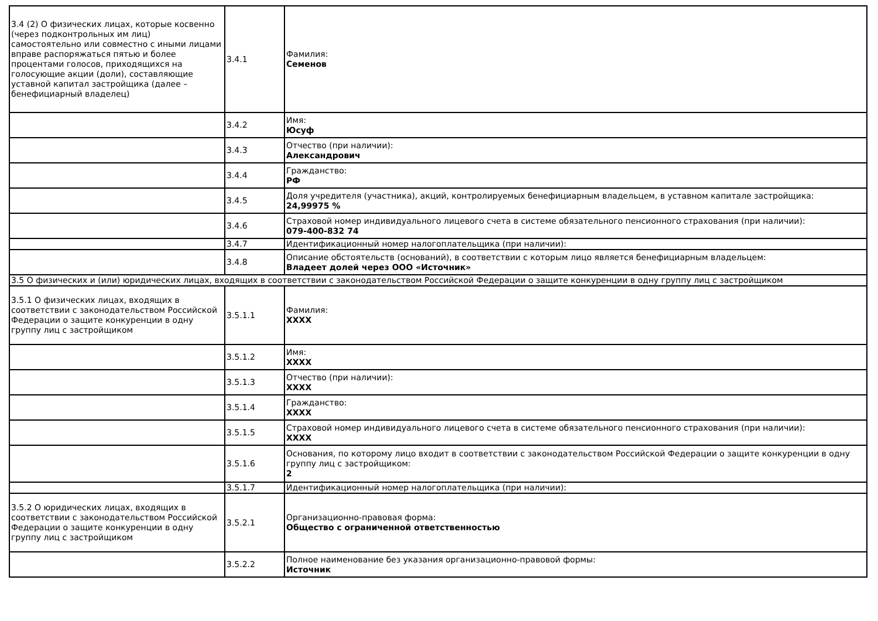| 3.4 (2) О физических лицах, которые косвенно (через подконтрольных им лиц) самостоятельно или совместно с иными лицами вправе распоряжаться пятью и более процентами голосов, приходящихся на голосующие акции (доли), составляющие уставной капитал застройщика (далее – бенефициарный владелец) | 3.4.1 | Фамилия: Семенов |
| | 3.4.2 | Имя: Юсуф |
| | 3.4.3 | Отчество (при наличии): Александрович |
| | 3.4.4 | Гражданство: РФ |
| | 3.4.5 | Доля учредителя (участника), акций, контролируемых бенефициарным владельцем, в уставном капитале застройщика: 24,99975 % |
| | 3.4.6 | Страховой номер индивидуального лицевого счета в системе обязательного пенсионного страхования (при наличии): 079-400-832 74 |
| | 3.4.7 | Идентификационный номер налогоплательщика (при наличии): |
| | 3.4.8 | Описание обстоятельств (оснований), в соответствии с которым лицо является бенефициарным владельцем: Владеет долей через ООО «Источник» |
| 3.5 О физических и (или) юридических лицах, входящих в соответствии с законодательством Российской Федерации о защите конкуренции в одну группу лиц с застройщиком | | |
| 3.5.1 О физических лицах, входящих в соответствии с законодательством Российской Федерации о защите конкуренции в одну группу лиц с застройщиком | 3.5.1.1 | Фамилия: XXXX |
| | 3.5.1.2 | Имя: XXXX |
| | 3.5.1.3 | Отчество (при наличии): XXXX |
| | 3.5.1.4 | Гражданство: XXXX |
| | 3.5.1.5 | Страховой номер индивидуального лицевого счета в системе обязательного пенсионного страхования (при наличии): XXXX |
| | 3.5.1.6 | Основания, по которому лицо входит в соответствии с законодательством Российской Федерации о защите конкуренции в одну группу лиц с застройщиком: 2 |
| | 3.5.1.7 | Идентификационный номер налогоплательщика (при наличии): |
| 3.5.2 О юридических лицах, входящих в соответствии с законодательством Российской Федерации о защите конкуренции в одну группу лиц с застройщиком | 3.5.2.1 | Организационно-правовая форма: Общество с ограниченной ответственностью |
| | 3.5.2.2 | Полное наименование без указания организационно-правовой формы: Источник |